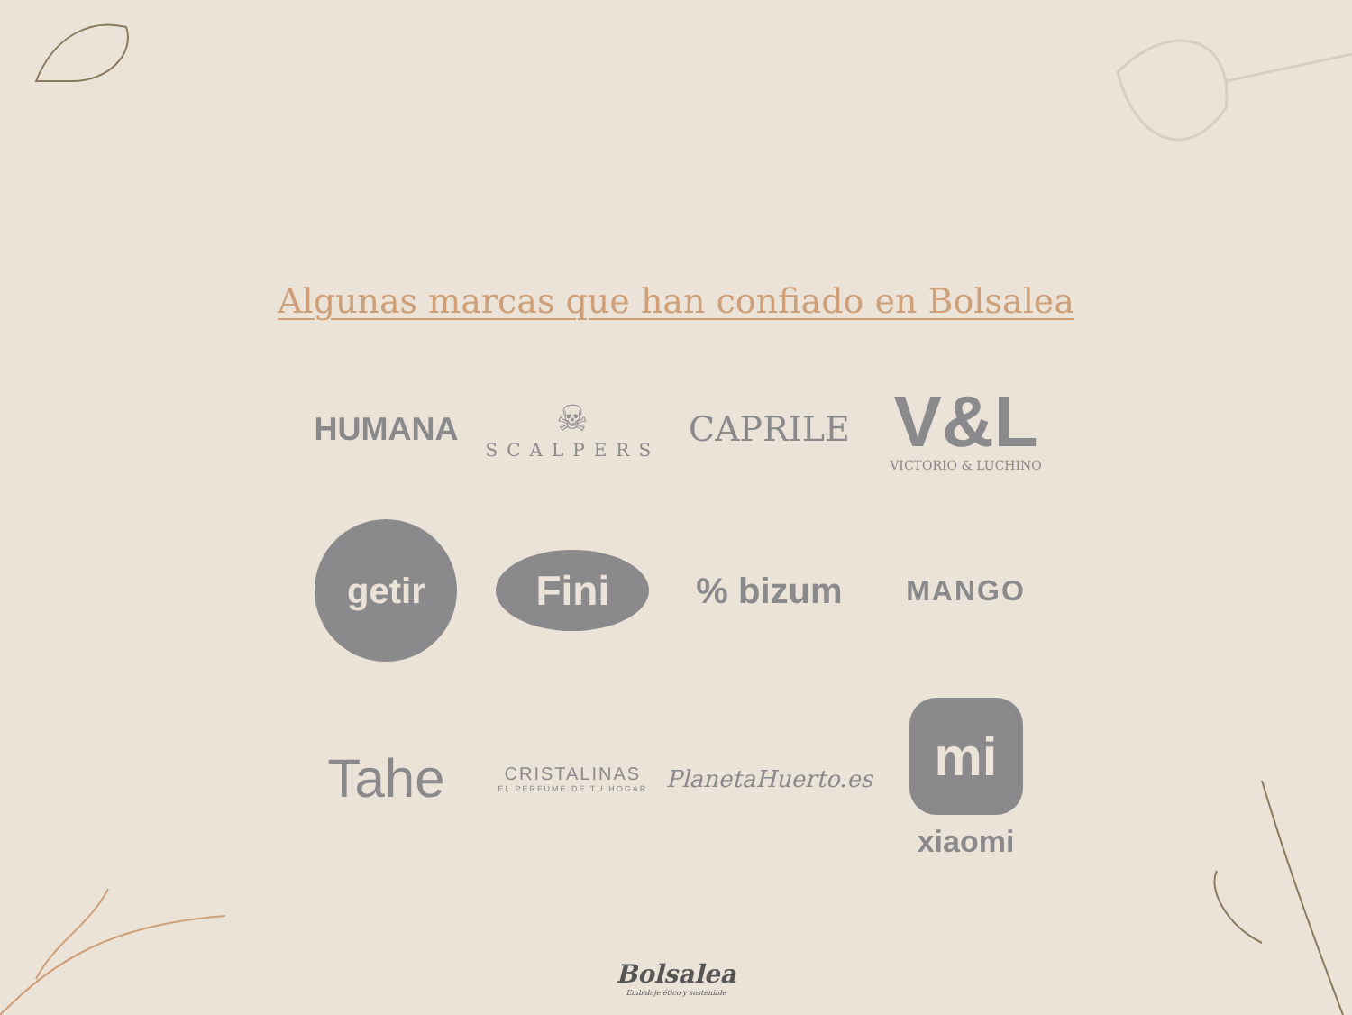Algunas marcas que han confiado en Bolsalea
HUMANA
☠
SCALPERS
CAPRILE
V&L
VICTORIO & LUCHINO
getir
Fini
% bizum
MANGO
Tahe
CRISTALINAS
EL PERFUME DE TU HOGAR
PlanetaHuerto.es
mi
xiaomi
Bolsalea
Embalaje ético y sostenible